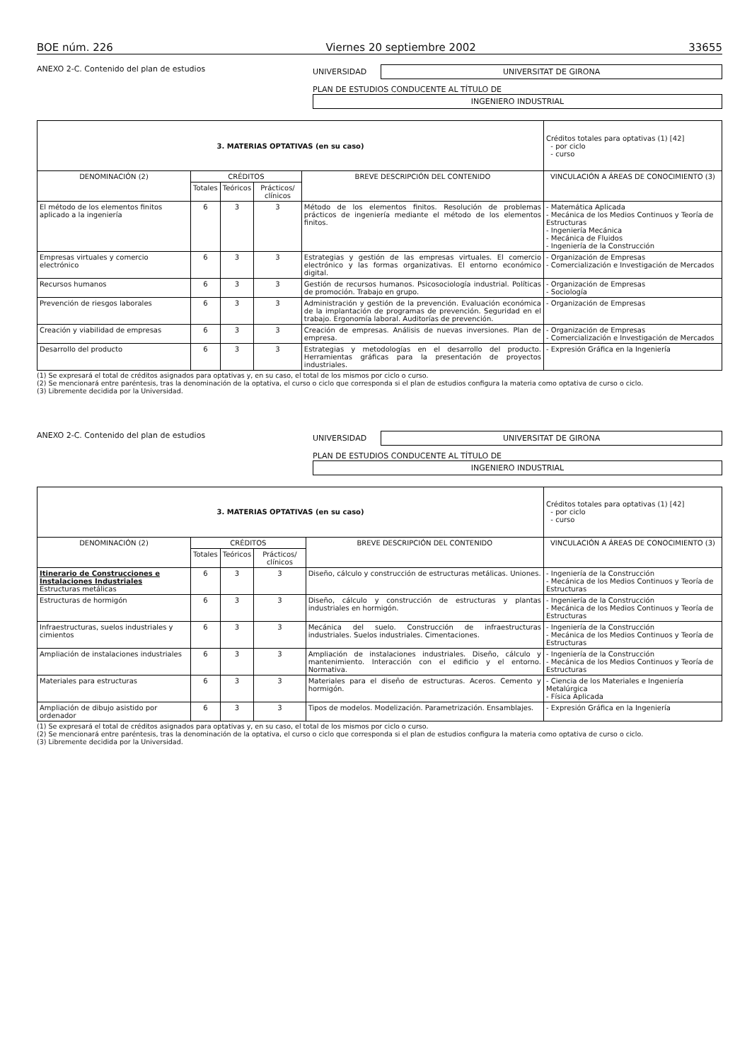BOE núm. 226 Viernes 20 septiembre 2002 33655
ANEXO 2-C. Contenido del plan de estudios UNIVERSIDAD
UNIVERSITAT DE GIRONA
PLAN DE ESTUDIOS CONDUCENTE AL TÍTULO DE
INGENIERO INDUSTRIAL
| 3. MATERIAS OPTATIVAS (en su caso) | | | | | Créditos totales para optativas (1) [42] - por ciclo - curso |
| DENOMINACIÓN (2) | CRÉDITOS | | | BREVE DESCRIPCIÓN DEL CONTENIDO | VINCULACIÓN A ÁREAS DE CONOCIMIENTO (3) |
| | Totales | Teóricos | Prácticos/ clínicos | | |
| El método de los elementos finitos aplicado a la ingeniería | 6 | 3 | 3 | Método de los elementos finitos. Resolución de problemas prácticos de ingeniería mediante el método de los elementos finitos. | - Matemática Aplicada - Mecánica de los Medios Continuos y Teoría de Estructuras - Ingeniería Mecánica - Mecánica de Fluidos - Ingeniería de la Construcción |
| Empresas virtuales y comercio electrónico | 6 | 3 | 3 | Estrategias y gestión de las empresas virtuales. El comercio electrónico y las formas organizativas. El entorno económico digital. | - Organización de Empresas - Comercialización e Investigación de Mercados |
| Recursos humanos | 6 | 3 | 3 | Gestión de recursos humanos. Psicosociología industrial. Políticas de promoción. Trabajo en grupo. | - Organización de Empresas - Sociología |
| Prevención de riesgos laborales | 6 | 3 | 3 | Administración y gestión de la prevención. Evaluación económica de la implantación de programas de prevención. Seguridad en el trabajo. Ergonomía laboral. Auditorías de prevención. | - Organización de Empresas |
| Creación y viabilidad de empresas | 6 | 3 | 3 | Creación de empresas. Análisis de nuevas inversiones. Plan de empresa. | - Organización de Empresas - Comercialización e Investigación de Mercados |
| Desarrollo del producto | 6 | 3 | 3 | Estrategias y metodologías en el desarrollo del producto. Herramientas gráficas para la presentación de proyectos industriales. | - Expresión Gráfica en la Ingeniería |
(1) Se expresará el total de créditos asignados para optativas y, en su caso, el total de los mismos por ciclo o curso.
(2) Se mencionará entre paréntesis, tras la denominación de la optativa, el curso o ciclo que corresponda si el plan de estudios configura la materia como optativa de curso o ciclo.
(3) Libremente decidida por la Universidad.
ANEXO 2-C. Contenido del plan de estudios UNIVERSIDAD
UNIVERSITAT DE GIRONA
PLAN DE ESTUDIOS CONDUCENTE AL TÍTULO DE
INGENIERO INDUSTRIAL
| 3. MATERIAS OPTATIVAS (en su caso) | | | | | Créditos totales para optativas (1) [42] - por ciclo - curso |
| DENOMINACIÓN (2) | CRÉDITOS | | | BREVE DESCRIPCIÓN DEL CONTENIDO | VINCULACIÓN A ÁREAS DE CONOCIMIENTO (3) |
| | Totales | Teóricos | Prácticos/ clínicos | | |
| Itinerario de Construcciones e Instalaciones Industriales Estructuras metálicas | 6 | 3 | 3 | Diseño, cálculo y construcción de estructuras metálicas. Uniones. | - Ingeniería de la Construcción - Mecánica de los Medios Continuos y Teoría de Estructuras |
| Estructuras de hormigón | 6 | 3 | 3 | Diseño, cálculo y construcción de estructuras y plantas industriales en hormigón. | - Ingeniería de la Construcción - Mecánica de los Medios Continuos y Teoría de Estructuras |
| Infraestructuras, suelos industriales y cimientos | 6 | 3 | 3 | Mecánica del suelo. Construcción de infraestructuras industriales. Suelos industriales. Cimentaciones. | - Ingeniería de la Construcción - Mecánica de los Medios Continuos y Teoría de Estructuras |
| Ampliación de instalaciones industriales | 6 | 3 | 3 | Ampliación de instalaciones industriales. Diseño, cálculo y mantenimiento. Interacción con el edificio y el entorno. Normativa. | - Ingeniería de la Construcción - Mecánica de los Medios Continuos y Teoría de Estructuras |
| Materiales para estructuras | 6 | 3 | 3 | Materiales para el diseño de estructuras. Aceros. Cemento y hormigón. | - Ciencia de los Materiales e Ingeniería Metalúrgica - Física Aplicada |
| Ampliación de dibujo asistido por ordenador | 6 | 3 | 3 | Tipos de modelos. Modelización. Parametrización. Ensamblajes. | - Expresión Gráfica en la Ingeniería |
(1) Se expresará el total de créditos asignados para optativas y, en su caso, el total de los mismos por ciclo o curso.
(2) Se mencionará entre paréntesis, tras la denominación de la optativa, el curso o ciclo que corresponda si el plan de estudios configura la materia como optativa de curso o ciclo.
(3) Libremente decidida por la Universidad.